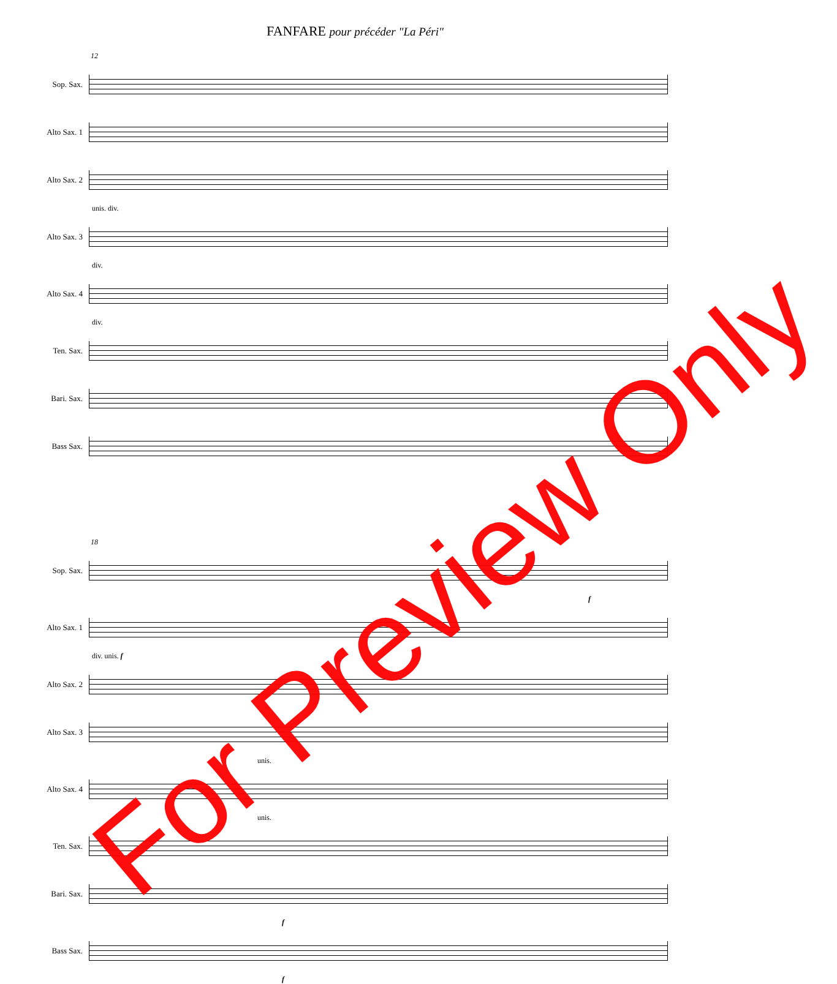FANFARE pour précéder "La Péri"
12
Sop. Sax.
Alto Sax. 1
Alto Sax. 2
unis. div.
Alto Sax. 3
div.
Alto Sax. 4
div.
Ten. Sax.
Bari. Sax.
Bass Sax.
18
Sop. Sax.
f
Alto Sax. 1
div. unis. f
Alto Sax. 2
Alto Sax. 3
unis.
Alto Sax. 4
unis.
Ten. Sax.
Bari. Sax.
f
Bass Sax.
f
For Preview Only